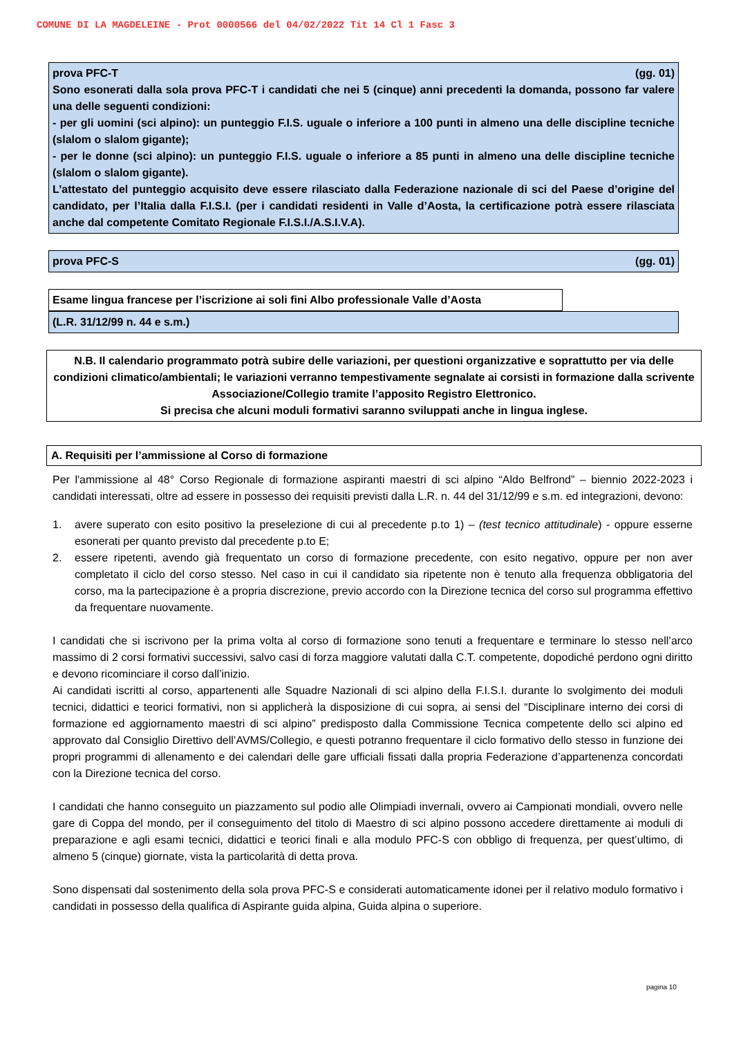COMUNE DI LA MAGDELEINE - Prot 0000566 del 04/02/2022 Tit 14 Cl 1 Fasc 3
prova PFC-T (gg. 01)
Sono esonerati dalla sola prova PFC-T i candidati che nei 5 (cinque) anni precedenti la domanda, possono far valere una delle seguenti condizioni:
- per gli uomini (sci alpino): un punteggio F.I.S. uguale o inferiore a 100 punti in almeno una delle discipline tecniche (slalom o slalom gigante);
- per le donne (sci alpino): un punteggio F.I.S. uguale o inferiore a 85 punti in almeno una delle discipline tecniche (slalom o slalom gigante).
L’attestato del punteggio acquisito deve essere rilasciato dalla Federazione nazionale di sci del Paese d’origine del candidato, per l’Italia dalla F.I.S.I. (per i candidati residenti in Valle d’Aosta, la certificazione potrà essere rilasciata anche dal competente Comitato Regionale F.I.S.I./A.S.I.V.A).
prova PFC-S (gg. 01)
Esame lingua francese per l’iscrizione ai soli fini Albo professionale Valle d’Aosta
(L.R. 31/12/99 n. 44 e s.m.)
N.B. Il calendario programmato potrà subire delle variazioni, per questioni organizzative e soprattutto per via delle condizioni climatico/ambientali; le variazioni verranno tempestivamente segnalate ai corsisti in formazione dalla scrivente Associazione/Collegio tramite l’apposito Registro Elettronico.
Si precisa che alcuni moduli formativi saranno sviluppati anche in lingua inglese.
A. Requisiti per l’ammissione al Corso di formazione
Per l'ammissione al 48° Corso Regionale di formazione aspiranti maestri di sci alpino “Aldo Belfrond” – biennio 2022-2023 i candidati interessati, oltre ad essere in possesso dei requisiti previsti dalla L.R. n. 44 del 31/12/99 e s.m. ed integrazioni, devono:
1. avere superato con esito positivo la preselezione di cui al precedente p.to 1) – (test tecnico attitudinale) - oppure esserne esonerati per quanto previsto dal precedente p.to E;
2. essere ripetenti, avendo già frequentato un corso di formazione precedente, con esito negativo, oppure per non aver completato il ciclo del corso stesso. Nel caso in cui il candidato sia ripetente non è tenuto alla frequenza obbligatoria del corso, ma la partecipazione è a propria discrezione, previo accordo con la Direzione tecnica del corso sul programma effettivo da frequentare nuovamente.
I candidati che si iscrivono per la prima volta al corso di formazione sono tenuti a frequentare e terminare lo stesso nell’arco massimo di 2 corsi formativi successivi, salvo casi di forza maggiore valutati dalla C.T. competente, dopodiché perdono ogni diritto e devono ricominciare il corso dall’inizio.
Ai candidati iscritti al corso, appartenenti alle Squadre Nazionali di sci alpino della F.I.S.I. durante lo svolgimento dei moduli tecnici, didattici e teorici formativi, non si applicherà la disposizione di cui sopra, ai sensi del “Disciplinare interno dei corsi di formazione ed aggiornamento maestri di sci alpino” predisposto dalla Commissione Tecnica competente dello sci alpino ed approvato dal Consiglio Direttivo dell’AVMS/Collegio, e questi potranno frequentare il ciclo formativo dello stesso in funzione dei propri programmi di allenamento e dei calendari delle gare ufficiali fissati dalla propria Federazione d’appartenenza concordati con la Direzione tecnica del corso.
I candidati che hanno conseguito un piazzamento sul podio alle Olimpiadi invernali, ovvero ai Campionati mondiali, ovvero nelle gare di Coppa del mondo, per il conseguimento del titolo di Maestro di sci alpino possono accedere direttamente ai moduli di preparazione e agli esami tecnici, didattici e teorici finali e alla modulo PFC-S con obbligo di frequenza, per quest’ultimo, di almeno 5 (cinque) giornate, vista la particolarità di detta prova.
Sono dispensati dal sostenimento della sola prova PFC-S e considerati automaticamente idonei per il relativo modulo formativo i candidati in possesso della qualifica di Aspirante guida alpina, Guida alpina o superiore.
pagina 10